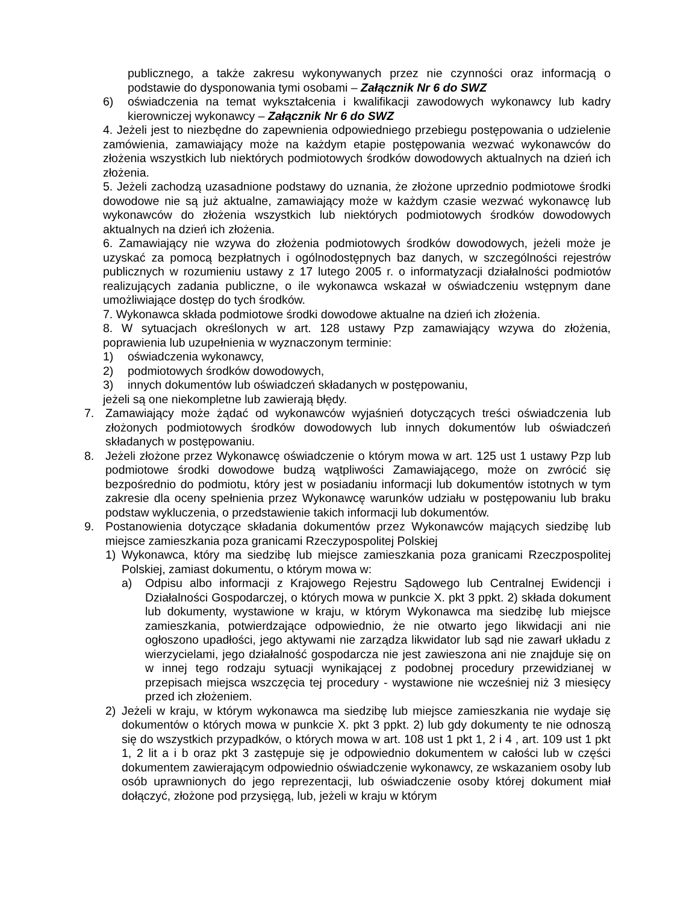publicznego, a także zakresu wykonywanych przez nie czynności oraz informacją o podstawie do dysponowania tymi osobami – Załącznik Nr 6 do SWZ
6) oświadczenia na temat wykształcenia i kwalifikacji zawodowych wykonawcy lub kadry kierowniczej wykonawcy – Załącznik Nr 6 do SWZ
4. Jeżeli jest to niezbędne do zapewnienia odpowiedniego przebiegu postępowania o udzielenie zamówienia, zamawiający może na każdym etapie postępowania wezwać wykonawców do złożenia wszystkich lub niektórych podmiotowych środków dowodowych aktualnych na dzień ich złożenia.
5. Jeżeli zachodzą uzasadnione podstawy do uznania, że złożone uprzednio podmiotowe środki dowodowe nie są już aktualne, zamawiający może w każdym czasie wezwać wykonawcę lub wykonawców do złożenia wszystkich lub niektórych podmiotowych środków dowodowych aktualnych na dzień ich złożenia.
6. Zamawiający nie wzywa do złożenia podmiotowych środków dowodowych, jeżeli może je uzyskać za pomocą bezpłatnych i ogólnodostępnych baz danych, w szczególności rejestrów publicznych w rozumieniu ustawy z 17 lutego 2005 r. o informatyzacji działalności podmiotów realizujących zadania publiczne, o ile wykonawca wskazał w oświadczeniu wstępnym dane umożliwiające dostęp do tych środków.
7. Wykonawca składa podmiotowe środki dowodowe aktualne na dzień ich złożenia.
8. W sytuacjach określonych w art. 128 ustawy Pzp zamawiający wzywa do złożenia, poprawienia lub uzupełnienia w wyznaczonym terminie:
1) oświadczenia wykonawcy,
2) podmiotowych środków dowodowych,
3) innych dokumentów lub oświadczeń składanych w postępowaniu,
jeżeli są one niekompletne lub zawierają błędy.
7. Zamawiający może żądać od wykonawców wyjaśnień dotyczących treści oświadczenia lub złożonych podmiotowych środków dowodowych lub innych dokumentów lub oświadczeń składanych w postępowaniu.
8. Jeżeli złożone przez Wykonawcę oświadczenie o którym mowa w art. 125 ust 1 ustawy Pzp lub podmiotowe środki dowodowe budzą wątpliwości Zamawiającego, może on zwrócić się bezpośrednio do podmiotu, który jest w posiadaniu informacji lub dokumentów istotnych w tym zakresie dla oceny spełnienia przez Wykonawcę warunków udziału w postępowaniu lub braku podstaw wykluczenia, o przedstawienie takich informacji lub dokumentów.
9. Postanowienia dotyczące składania dokumentów przez Wykonawców mających siedzibę lub miejsce zamieszkania poza granicami Rzeczypospolitej Polskiej
1) Wykonawca, który ma siedzibę lub miejsce zamieszkania poza granicami Rzeczpospolitej Polskiej, zamiast dokumentu, o którym mowa w:
a) Odpisu albo informacji z Krajowego Rejestru Sądowego lub Centralnej Ewidencji i Działalności Gospodarczej, o których mowa w punkcie X. pkt 3 ppkt. 2) składa dokument lub dokumenty, wystawione w kraju, w którym Wykonawca ma siedzibę lub miejsce zamieszkania, potwierdzające odpowiednio, że nie otwarto jego likwidacji ani nie ogłoszono upadłości, jego aktywami nie zarządza likwidator lub sąd nie zawarł układu z wierzycielami, jego działalność gospodarcza nie jest zawieszona ani nie znajduje się on w innej tego rodzaju sytuacji wynikającej z podobnej procedury przewidzianej w przepisach miejsca wszczęcia tej procedury - wystawione nie wcześniej niż 3 miesięcy przed ich złożeniem.
2) Jeżeli w kraju, w którym wykonawca ma siedzibę lub miejsce zamieszkania nie wydaje się dokumentów o których mowa w punkcie X. pkt 3 ppkt. 2) lub gdy dokumenty te nie odnoszą się do wszystkich przypadków, o których mowa w art. 108 ust 1 pkt 1, 2 i 4 , art. 109 ust 1 pkt 1, 2 lit a i b oraz pkt 3 zastępuje się je odpowiednio dokumentem w całości lub w części dokumentem zawierającym odpowiednio oświadczenie wykonawcy, ze wskazaniem osoby lub osób uprawnionych do jego reprezentacji, lub oświadczenie osoby której dokument miał dołączyć, złożone pod przysięgą, lub, jeżeli w kraju w którym